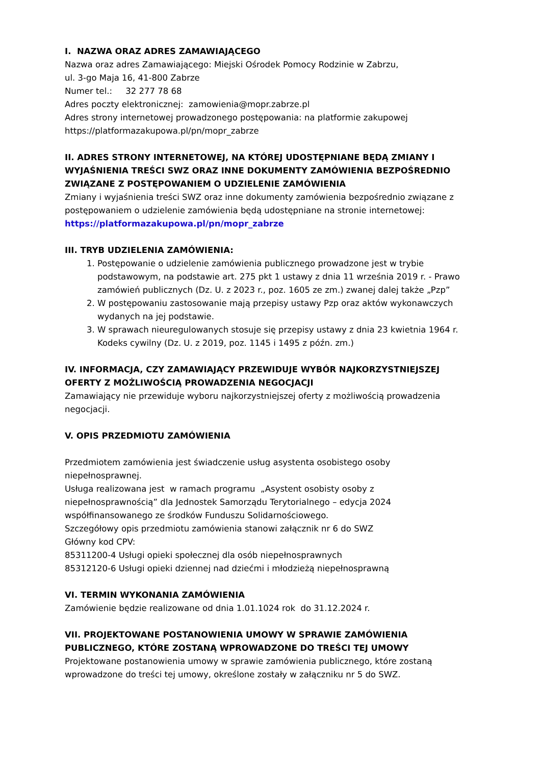I. NAZWA ORAZ ADRES ZAMAWIAJĄCEGO
Nazwa oraz adres Zamawiającego: Miejski Ośrodek Pomocy Rodzinie w Zabrzu,
ul. 3-go Maja 16, 41-800 Zabrze
Numer tel.: 32 277 78 68
Adres poczty elektronicznej: zamowienia@mopr.zabrze.pl
Adres strony internetowej prowadzonego postępowania: na platformie zakupowej https://platformazakupowa.pl/pn/mopr_zabrze
II. ADRES STRONY INTERNETOWEJ, NA KTÓREJ UDOSTĘPNIANE BĘDĄ ZMIANY I WYJAŚNIENIA TREŚCI SWZ ORAZ INNE DOKUMENTY ZAMÓWIENIA BEZPOŚREDNIO ZWIĄZANE Z POSTĘPOWANIEM O UDZIELENIE ZAMÓWIENIA
Zmiany i wyjaśnienia treści SWZ oraz inne dokumenty zamówienia bezpośrednio związane z postępowaniem o udzielenie zamówienia będą udostępniane na stronie internetowej: https://platformazakupowa.pl/pn/mopr_zabrze
III. TRYB UDZIELENIA ZAMÓWIENIA:
1. Postępowanie o udzielenie zamówienia publicznego prowadzone jest w trybie podstawowym, na podstawie art. 275 pkt 1 ustawy z dnia 11 września 2019 r. - Prawo zamówień publicznych (Dz. U. z 2023 r., poz. 1605 ze zm.) zwanej dalej także „Pzp”
2. W postępowaniu zastosowanie mają przepisy ustawy Pzp oraz aktów wykonawczych wydanych na jej podstawie.
3. W sprawach nieuregulowanych stosuje się przepisy ustawy z dnia 23 kwietnia 1964 r. Kodeks cywilny (Dz. U. z 2019, poz. 1145 i 1495 z późn. zm.)
IV. INFORMACJA, CZY ZAMAWIAJĄCY PRZEWIDUJE WYBÓR NAJKORZYSTNIEJSZEJ OFERTY Z MOŻLIWOŚCIĄ PROWADZENIA NEGOCJACJI
Zamawiający nie przewiduje wyboru najkorzystniejszej oferty z możliwością prowadzenia negocjacji.
V. OPIS PRZEDMIOTU ZAMÓWIENIA
Przedmiotem zamówienia jest świadczenie usług asystenta osobistego osoby niepełnosprawnej.
Usługa realizowana jest w ramach programu „Asystent osobisty osoby z niepełnosprawnością” dla Jednostek Samorządu Terytorialnego – edycja 2024 współfinansowanego ze środków Funduszu Solidarnościowego.
Szczegółowy opis przedmiotu zamówienia stanowi załącznik nr 6 do SWZ
Główny kod CPV:
85311200-4 Usługi opieki społecznej dla osób niepełnosprawnych
85312120-6 Usługi opieki dziennej nad dziećmi i młodzieżą niepełnosprawną
VI. TERMIN WYKONANIA ZAMÓWIENIA
Zamówienie będzie realizowane od dnia 1.01.1024 rok do 31.12.2024 r.
VII. PROJEKTOWANE POSTANOWIENIA UMOWY W SPRAWIE ZAMÓWIENIA PUBLICZNEGO, KTÓRE ZOSTANĄ WPROWADZONE DO TREŚCI TEJ UMOWY
Projektowane postanowienia umowy w sprawie zamówienia publicznego, które zostaną wprowadzone do treści tej umowy, określone zostały w załączniku nr 5 do SWZ.